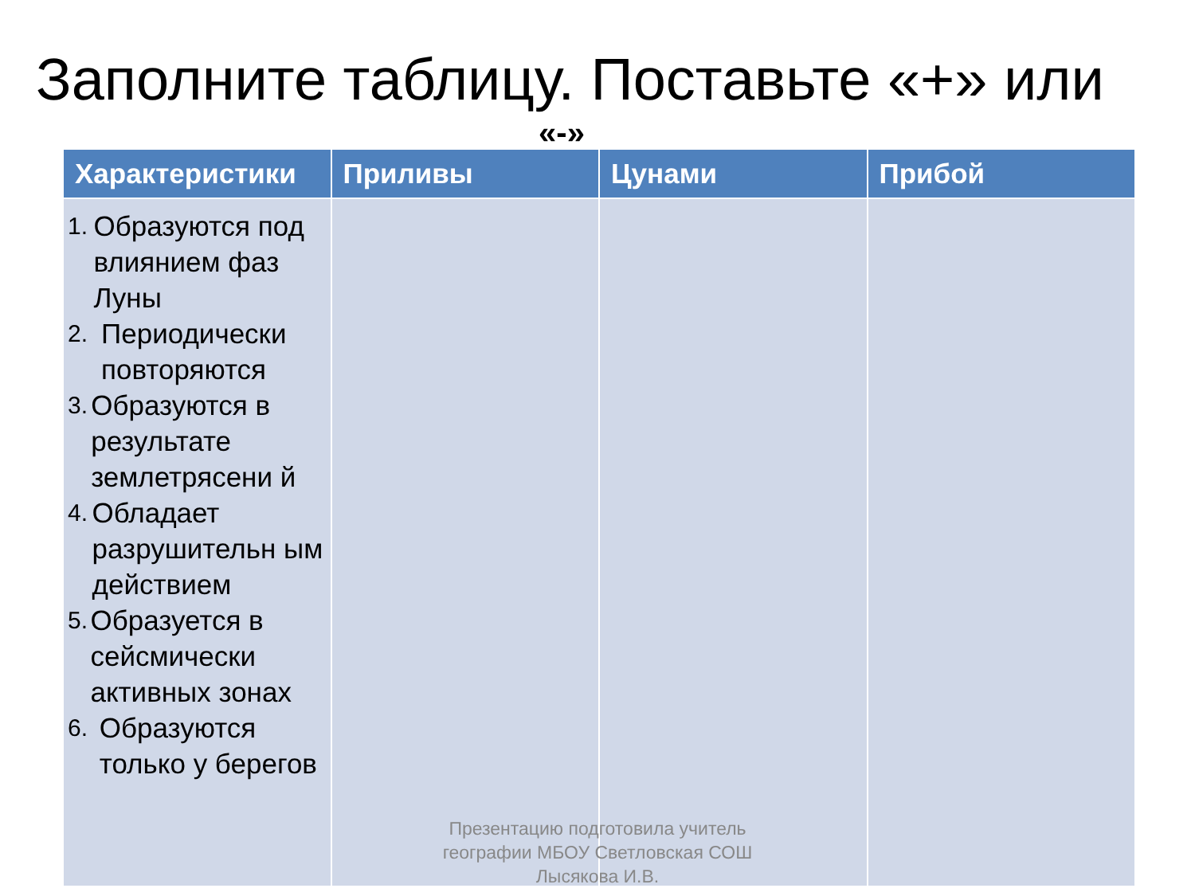Заполните таблицу. Поставьте «+» или
«-»
| Характеристики | Приливы | Цунами | Прибой |
| --- | --- | --- | --- |
| 1. Образуются под влиянием фаз Луны 2. Периодически повторяются 3. Образуются в результате землетрясени й 4. Обладает разрушительн ым действием 5. Образуется в сейсмически активных зонах 6. Образуются только у берегов | | | |
Презентацию подготовила учитель географии МБОУ Светловская СОШ Лысякова И.В.